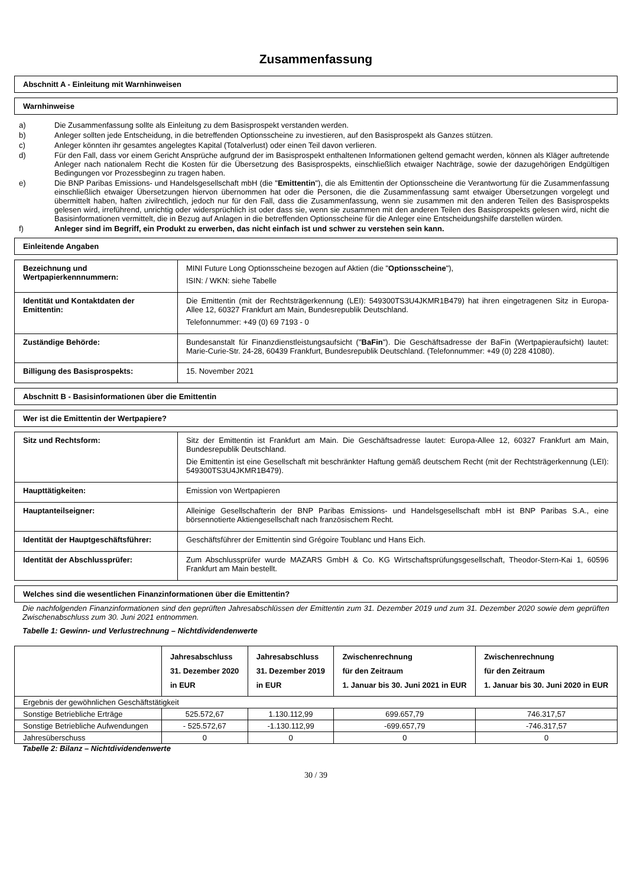Zusammenfassung
Abschnitt A - Einleitung mit Warnhinweisen
Warnhinweise
a) Die Zusammenfassung sollte als Einleitung zu dem Basisprospekt verstanden werden.
b) Anleger sollten jede Entscheidung, in die betreffenden Optionsscheine zu investieren, auf den Basisprospekt als Ganzes stützen.
c) Anleger könnten ihr gesamtes angelegtes Kapital (Totalverlust) oder einen Teil davon verlieren.
d) Für den Fall, dass vor einem Gericht Ansprüche aufgrund der im Basisprospekt enthaltenen Informationen geltend gemacht werden, können als Kläger auftretende Anleger nach nationalem Recht die Kosten für die Übersetzung des Basisprospekts, einschließlich etwaiger Nachträge, sowie der dazugehörigen Endgültigen Bedingungen vor Prozessbeginn zu tragen haben.
e) Die BNP Paribas Emissions- und Handelsgesellschaft mbH (die "Emittentin"), die als Emittentin der Optionsscheine die Verantwortung für die Zusammenfassung einschließlich etwaiger Übersetzungen hiervon übernommen hat oder die Personen, die die Zusammenfassung samt etwaiger Übersetzungen vorgelegt und übermittelt haben, haften zivilrechtlich, jedoch nur für den Fall, dass die Zusammenfassung, wenn sie zusammen mit den anderen Teilen des Basisprospekts gelesen wird, irreführend, unrichtig oder widersprüchlich ist oder dass sie, wenn sie zusammen mit den anderen Teilen des Basisprospekts gelesen wird, nicht die Basisinformationen vermittelt, die in Bezug auf Anlagen in die betreffenden Optionsscheine für die Anleger eine Entscheidungshilfe darstellen würden.
f) Anleger sind im Begriff, ein Produkt zu erwerben, das nicht einfach ist und schwer zu verstehen sein kann.
Einleitende Angaben
| Bezeichnung und Wertpapierkennnummern: | MINI Future Long Optionsscheine bezogen auf Aktien (die " Optionsscheine "), ISIN: / WKN: siehe Tabelle |
| Identität und Kontaktdaten der Emittentin: | Die Emittentin (mit der Rechtsträgerkennung (LEI): 549300TS3U4JKMR1B479) hat ihren eingetragenen Sitz in Europa-Allee 12, 60327 Frankfurt am Main, Bundesrepublik Deutschland. Telefonnummer: +49 (0) 69 7193 - 0 |
| Zuständige Behörde: | Bundesanstalt für Finanzdienstleistungsaufsicht (" BaFin "). Die Geschäftsadresse der BaFin (Wertpapieraufsicht) lautet: Marie-Curie-Str. 24-28, 60439 Frankfurt, Bundesrepublik Deutschland. (Telefonnummer: +49 (0) 228 41080). |
| Billigung des Basisprospekts: | 15. November 2021 |
Abschnitt B - Basisinformationen über die Emittentin
Wer ist die Emittentin der Wertpapiere?
| Sitz und Rechtsform: | Sitz der Emittentin ist Frankfurt am Main. Die Geschäftsadresse lautet: Europa-Allee 12, 60327 Frankfurt am Main, Bundesrepublik Deutschland. Die Emittentin ist eine Gesellschaft mit beschränkter Haftung gemäß deutschem Recht (mit der Rechtsträgerkennung (LEI): 549300TS3U4JKMR1B479). |
| Haupttätigkeiten: | Emission von Wertpapieren |
| Hauptanteilseigner: | Alleinige Gesellschafterin der BNP Paribas Emissions- und Handelsgesellschaft mbH ist BNP Paribas S.A., eine börsennotierte Aktiengesellschaft nach französischem Recht. |
| Identität der Hauptgeschäftsführer: | Geschäftsführer der Emittentin sind Grégoire Toublanc und Hans Eich. |
| Identität der Abschlussprüfer: | Zum Abschlussprüfer wurde MAZARS GmbH & Co. KG Wirtschaftsprüfungsgesellschaft, Theodor-Stern-Kai 1, 60596 Frankfurt am Main bestellt. |
Welches sind die wesentlichen Finanzinformationen über die Emittentin?
Die nachfolgenden Finanzinformationen sind den geprüften Jahresabschlüssen der Emittentin zum 31. Dezember 2019 und zum 31. Dezember 2020 sowie dem geprüften Zwischenabschluss zum 30. Juni 2021 entnommen.
Tabelle 1: Gewinn- und Verlustrechnung – Nichtdividendenwerte
| | Jahresabschluss 31. Dezember 2020 in EUR | Jahresabschluss 31. Dezember 2019 in EUR | Zwischenrechnung für den Zeitraum 1. Januar bis 30. Juni 2021 in EUR | Zwischenrechnung für den Zeitraum 1. Januar bis 30. Juni 2020 in EUR |
| --- | --- | --- | --- | --- |
| Ergebnis der gewöhnlichen Geschäftstätigkeit | | | | |
| Sonstige Betriebliche Erträge | 525.572,67 | 1.130.112,99 | 699.657,79 | 746.317,57 |
| Sonstige Betriebliche Aufwendungen | - 525.572,67 | -1.130.112,99 | -699.657,79 | -746.317,57 |
| Jahresüberschuss | 0 | 0 | 0 | 0 |
Tabelle 2: Bilanz – Nichtdividendenwerte
30 / 39